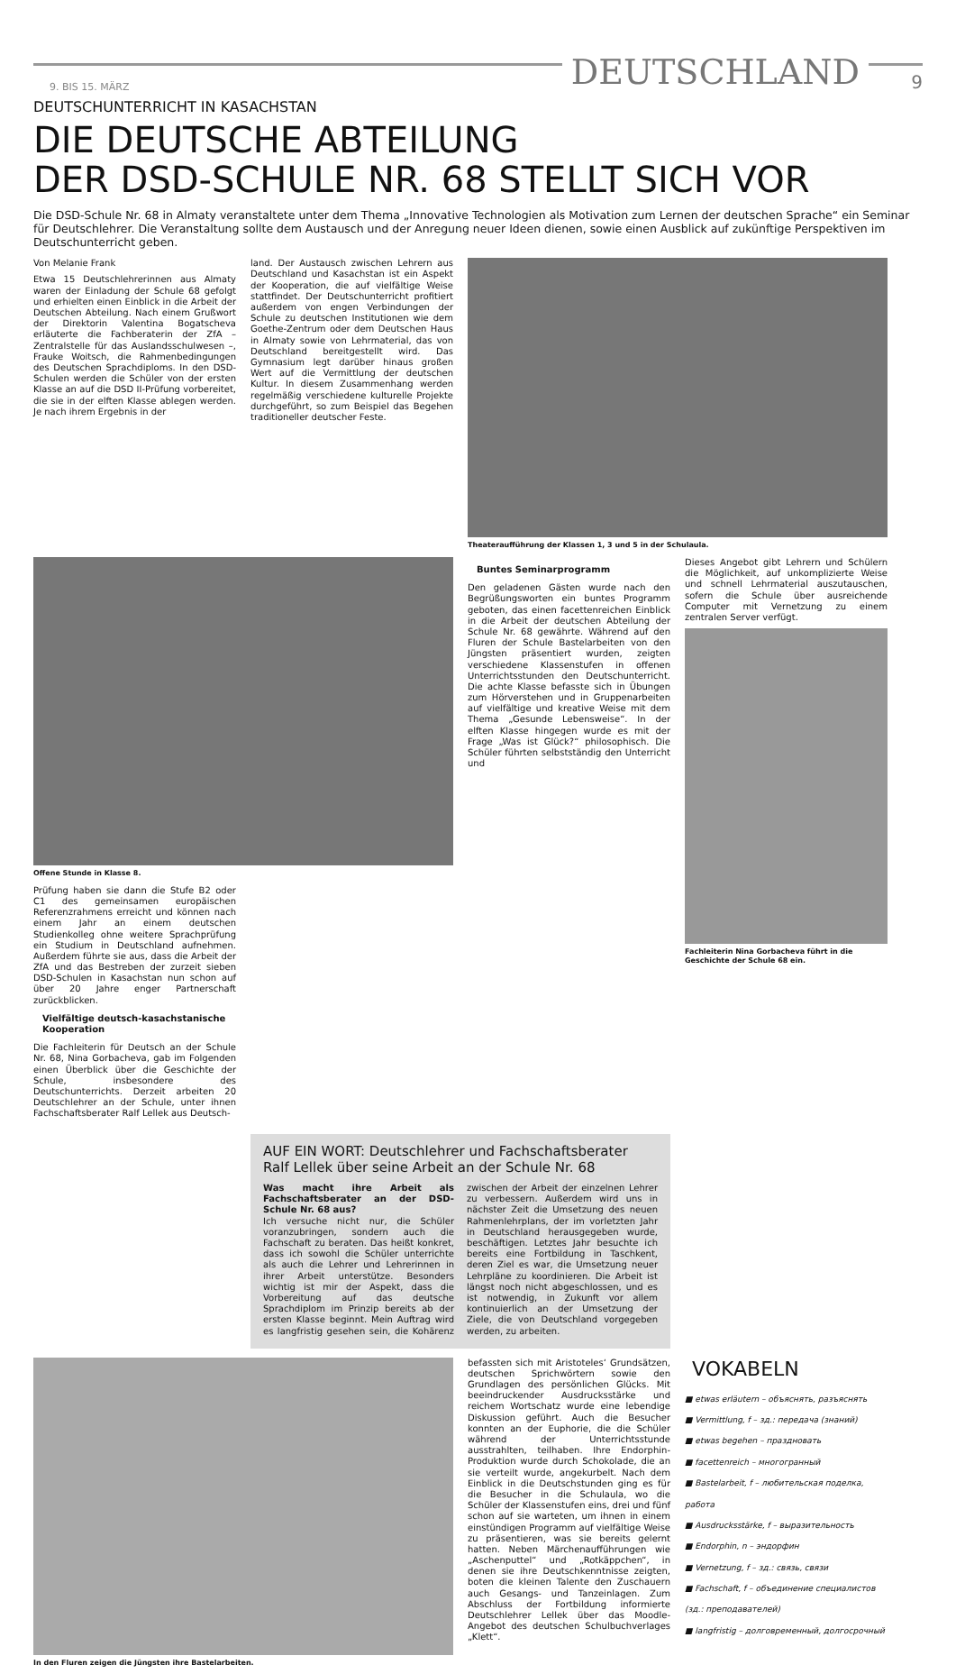9. BIS 15. MÄRZ
DEUTSCHLAND
9
DEUTSCHUNTERRICHT IN KASACHSTAN
DIE DEUTSCHE ABTEILUNG
DER DSD-SCHULE NR. 68 STELLT SICH VOR
Die DSD-Schule Nr. 68 in Almaty veranstaltete unter dem Thema „Innovative Technologien als Motivation zum Lernen der deutschen Sprache“ ein Seminar für Deutschlehrer. Die Veranstaltung sollte dem Austausch und der Anregung neuer Ideen dienen, sowie einen Ausblick auf zukünftige Perspektiven im Deutschunterricht geben.
Von Melanie Frank
Etwa 15 Deutschlehrerinnen aus Almaty waren der Einladung der Schule 68 gefolgt und erhielten einen Einblick in die Arbeit der Deutschen Abteilung. Nach einem Grußwort der Direktorin Valentina Bogatscheva erläuterte die Fachberaterin der ZfA – Zentralstelle für das Auslandsschulwesen –, Frauke Woitsch, die Rahmenbedingungen des Deutschen Sprachdiploms. In den DSD-Schulen werden die Schüler von der ersten Klasse an auf die DSD II-Prüfung vorbereitet, die sie in der elften Klasse ablegen werden. Je nach ihrem Ergebnis in der
land. Der Austausch zwischen Lehrern aus Deutschland und Kasachstan ist ein Aspekt der Kooperation, die auf vielfältige Weise stattfindet. Der Deutschunterricht profitiert außerdem von engen Verbindungen der Schule zu deutschen Institutionen wie dem Goethe-Zentrum oder dem Deutschen Haus in Almaty sowie von Lehrmaterial, das von Deutschland bereitgestellt wird. Das Gymnasium legt darüber hinaus großen Wert auf die Vermittlung der deutschen Kultur. In diesem Zusammenhang werden regelmäßig verschiedene kulturelle Projekte durchgeführt, so zum Beispiel das Begehen traditioneller deutscher Feste.
Theateraufführung der Klassen 1, 3 und 5 in der Schulaula.
Offene Stunde in Klasse 8.
Prüfung haben sie dann die Stufe B2 oder C1 des gemeinsamen europäischen Referenzrahmens erreicht und können nach einem Jahr an einem deutschen Studienkolleg ohne weitere Sprachprüfung ein Studium in Deutschland aufnehmen. Außerdem führte sie aus, dass die Arbeit der ZfA und das Bestreben der zurzeit sieben DSD-Schulen in Kasachstan nun schon auf über 20 Jahre enger Partnerschaft zurückblicken.
Vielfältige deutsch-kasachstanische Kooperation
Die Fachleiterin für Deutsch an der Schule Nr. 68, Nina Gorbacheva, gab im Folgenden einen Überblick über die Geschichte der Schule, insbesondere des Deutschunterrichts. Derzeit arbeiten 20 Deutschlehrer an der Schule, unter ihnen Fachschaftsberater Ralf Lellek aus Deutsch-
Buntes Seminarprogramm
Den geladenen Gästen wurde nach den Begrüßungsworten ein buntes Programm geboten, das einen facettenreichen Einblick in die Arbeit der deutschen Abteilung der Schule Nr. 68 gewährte. Während auf den Fluren der Schule Bastelarbeiten von den Jüngsten präsentiert wurden, zeigten verschiedene Klassenstufen in offenen Unterrichtsstunden den Deutschunterricht. Die achte Klasse befasste sich in Übungen zum Hörverstehen und in Gruppenarbeiten auf vielfältige und kreative Weise mit dem Thema „Gesunde Lebensweise“. In der elften Klasse hingegen wurde es mit der Frage „Was ist Glück?“ philosophisch. Die Schüler führten selbstständig den Unterricht und
Dieses Angebot gibt Lehrern und Schülern die Möglichkeit, auf unkomplizierte Weise und schnell Lehrmaterial auszutauschen, sofern die Schule über ausreichende Computer mit Vernetzung zu einem zentralen Server verfügt.
Fachleiterin Nina Gorbacheva führt in die Geschichte der Schule 68 ein.
AUF EIN WORT: Deutschlehrer und Fachschaftsberater Ralf Lellek über seine Arbeit an der Schule Nr. 68
Was macht ihre Arbeit als Fachschaftsberater an der DSD-Schule Nr. 68 aus?
Ich versuche nicht nur, die Schüler voranzubringen, sondern auch die Fachschaft zu beraten. Das heißt konkret, dass ich sowohl die Schüler unterrichte als auch die Lehrer und Lehrerinnen in ihrer Arbeit unterstütze. Besonders wichtig ist mir der Aspekt, dass die Vorbereitung auf das deutsche Sprachdiplom im Prinzip bereits ab der ersten Klasse beginnt. Mein Auftrag wird es langfristig gesehen sein, die Kohärenz zwischen der Arbeit der einzelnen Lehrer zu verbessern. Außerdem wird uns in nächster Zeit die Umsetzung des neuen Rahmenlehrplans, der im vorletzten Jahr in Deutschland herausgegeben wurde, beschäftigen. Letztes Jahr besuchte ich bereits eine Fortbildung in Taschkent, deren Ziel es war, die Umsetzung neuer Lehrpläne zu koordinieren. Die Arbeit ist längst noch nicht abgeschlossen, und es ist notwendig, in Zukunft vor allem kontinuierlich an der Umsetzung der Ziele, die von Deutschland vorgegeben werden, zu arbeiten.
In den Fluren zeigen die Jüngsten ihre Bastelarbeiten.
befassten sich mit Aristoteles‘ Grundsätzen, deutschen Sprichwörtern sowie den Grundlagen des persönlichen Glücks. Mit beeindruckender Ausdrucksstärke und reichem Wortschatz wurde eine lebendige Diskussion geführt. Auch die Besucher konnten an der Euphorie, die die Schüler während der Unterrichtsstunde ausstrahlten, teilhaben. Ihre Endorphin-Produktion wurde durch Schokolade, die an sie verteilt wurde, angekurbelt. Nach dem Einblick in die Deutschstunden ging es für die Besucher in die Schulaula, wo die Schüler der Klassenstufen eins, drei und fünf schon auf sie warteten, um ihnen in einem einstündigen Programm auf vielfältige Weise zu präsentieren, was sie bereits gelernt hatten. Neben Märchenaufführungen wie „Aschenputtel“ und „Rotkäppchen“, in denen sie ihre Deutschkenntnisse zeigten, boten die kleinen Talente den Zuschauern auch Gesangs- und Tanzeinlagen. Zum Abschluss der Fortbildung informierte Deutschlehrer Lellek über das Moodle-Angebot des deutschen Schulbuchverlages „Klett“.
VOKABELN
■ etwas erläutern – объяснять, разъяснять
■ Vermittlung, f – зд.: передача (знаний)
■ etwas begehen – праздновать
■ facettenreich – многогранный
■ Bastelarbeit, f – любительская поделка, работа
■ Ausdrucksstärke, f – выразительность
■ Endorphin, n – эндорфин
■ Vernetzung, f – зд.: связь, связи
■ Fachschaft, f – объединение специалистов (зд.: преподавателей)
■ langfristig – долговременный, долгосрочный